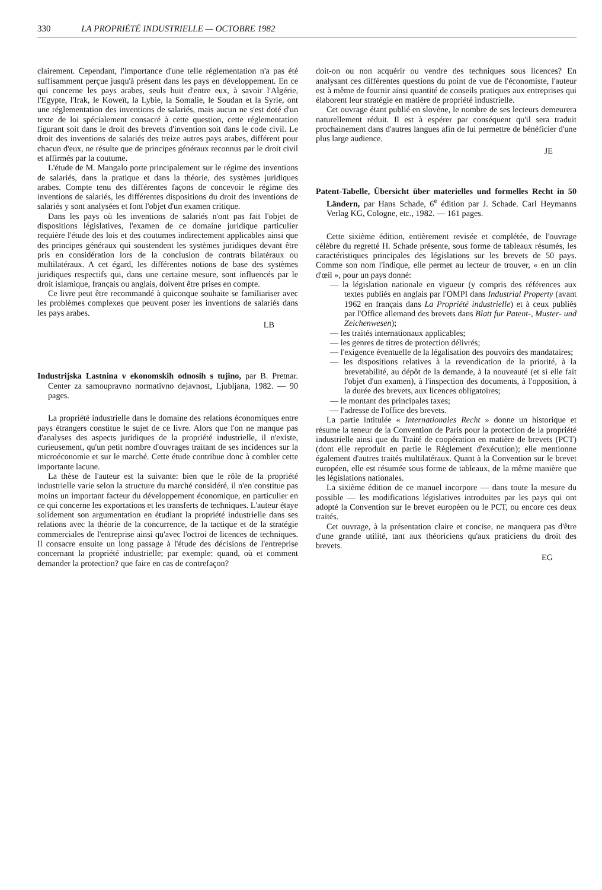330 LA PROPRIÉTÉ INDUSTRIELLE — OCTOBRE 1982
clairement. Cependant, l'importance d'une telle réglementation n'a pas été suffisamment perçue jusqu'à présent dans les pays en développement. En ce qui concerne les pays arabes, seuls huit d'entre eux, à savoir l'Algérie, l'Egypte, l'Irak, le Koweït, la Lybie, la Somalie, le Soudan et la Syrie, ont une réglementation des inventions de salariés, mais aucun ne s'est doté d'un texte de loi spécialement consacré à cette question, cette réglementation figurant soit dans le droit des brevets d'invention soit dans le code civil. Le droit des inventions de salariés des treize autres pays arabes, différent pour chacun d'eux, ne résulte que de principes généraux reconnus par le droit civil et affirmés par la coutume.
L'étude de M. Mangalo porte principalement sur le régime des inventions de salariés, dans la pratique et dans la théorie, des systèmes juridiques arabes. Compte tenu des différentes façons de concevoir le régime des inventions de salariés, les différentes dispositions du droit des inventions de salariés y sont analysées et font l'objet d'un examen critique.
Dans les pays où les inventions de salariés n'ont pas fait l'objet de dispositions législatives, l'examen de ce domaine juridique particulier requière l'étude des lois et des coutumes indirectement applicables ainsi que des principes généraux qui soustendent les systèmes juridiques devant être pris en considération lors de la conclusion de contrats bilatéraux ou multilatéraux. A cet égard, les différentes notions de base des systèmes juridiques respectifs qui, dans une certaine mesure, sont influencés par le droit islamique, français ou anglais, doivent être prises en compte.
Ce livre peut être recommandé à quiconque souhaite se familiariser avec les problèmes complexes que peuvent poser les inventions de salariés dans les pays arabes.
LB
Industrijska Lastnina v ekonomskih odnosih s tujino, par B. Pretnar. Center za samoupravno normativno dejavnost, Ljubljana, 1982. — 90 pages.
La propriété industrielle dans le domaine des relations économiques entre pays étrangers constitue le sujet de ce livre. Alors que l'on ne manque pas d'analyses des aspects juridiques de la propriété industrielle, il n'existe, curieusement, qu'un petit nombre d'ouvrages traitant de ses incidences sur la microéconomie et sur le marché. Cette étude contribue donc à combler cette importante lacune.
La thèse de l'auteur est la suivante: bien que le rôle de la propriété industrielle varie selon la structure du marché considéré, il n'en constitue pas moins un important facteur du développement économique, en particulier en ce qui concerne les exportations et les transferts de techniques. L'auteur étaye solidement son argumentation en étudiant la propriété industrielle dans ses relations avec la théorie de la concurrence, de la tactique et de la stratégie commerciales de l'entreprise ainsi qu'avec l'octroi de licences de techniques. Il consacre ensuite un long passage à l'étude des décisions de l'entreprise concernant la propriété industrielle; par exemple: quand, où et comment demander la protection? que faire en cas de contrefaçon?
doit-on ou non acquérir ou vendre des techniques sous licences? En analysant ces différentes questions du point de vue de l'économiste, l'auteur est à même de fournir ainsi quantité de conseils pratiques aux entreprises qui élaborent leur stratégie en matière de propriété industrielle.
Cet ouvrage étant publié en slovène, le nombre de ses lecteurs demeurera naturellement réduit. Il est à espérer par conséquent qu'il sera traduit prochainement dans d'autres langues afin de lui permettre de bénéficier d'une plus large audience.
JE
Patent-Tabelle, Übersicht über materielles und formelles Recht in 50 Ländern, par Hans Schade, 6<sup>e</sup> édition par J. Schade. Carl Heymanns Verlag KG, Cologne, etc., 1982. — 161 pages.
Cette sixième édition, entièrement revisée et complétée, de l'ouvrage célèbre du regretté H. Schade présente, sous forme de tableaux résumés, les caractéristiques principales des législations sur les brevets de 50 pays. Comme son nom l'indique, elle permet au lecteur de trouver, « en un clin d'œil », pour un pays donné:
— la législation nationale en vigueur (y compris des références aux textes publiés en anglais par l'OMPI dans Industrial Property (avant 1962 en français dans La Propriété industrielle) et à ceux publiés par l'Office allemand des brevets dans Blatt fur Patent-, Muster- und Zeichenwesen);
— les traités internationaux applicables;
— les genres de titres de protection délivrés;
— l'exigence éventuelle de la légalisation des pouvoirs des mandataires;
— les dispositions relatives à la revendication de la priorité, à la brevetabilité, au dépôt de la demande, à la nouveauté (et si elle fait l'objet d'un examen), à l'inspection des documents, à l'opposition, à la durée des brevets, aux licences obligatoires;
— le montant des principales taxes;
— l'adresse de l'office des brevets.
La partie intitulée « Internationales Recht » donne un historique et résume la teneur de la Convention de Paris pour la protection de la propriété industrielle ainsi que du Traité de coopération en matière de brevets (PCT) (dont elle reproduit en partie le Règlement d'exécution); elle mentionne également d'autres traités multilatéraux. Quant à la Convention sur le brevet européen, elle est résumée sous forme de tableaux, de la même manière que les législations nationales.
La sixième édition de ce manuel incorpore — dans toute la mesure du possible — les modifications législatives introduites par les pays qui ont adopté la Convention sur le brevet européen ou le PCT, ou encore ces deux traités.
Cet ouvrage, à la présentation claire et concise, ne manquera pas d'être d'une grande utilité, tant aux théoriciens qu'aux praticiens du droit des brevets.
EG